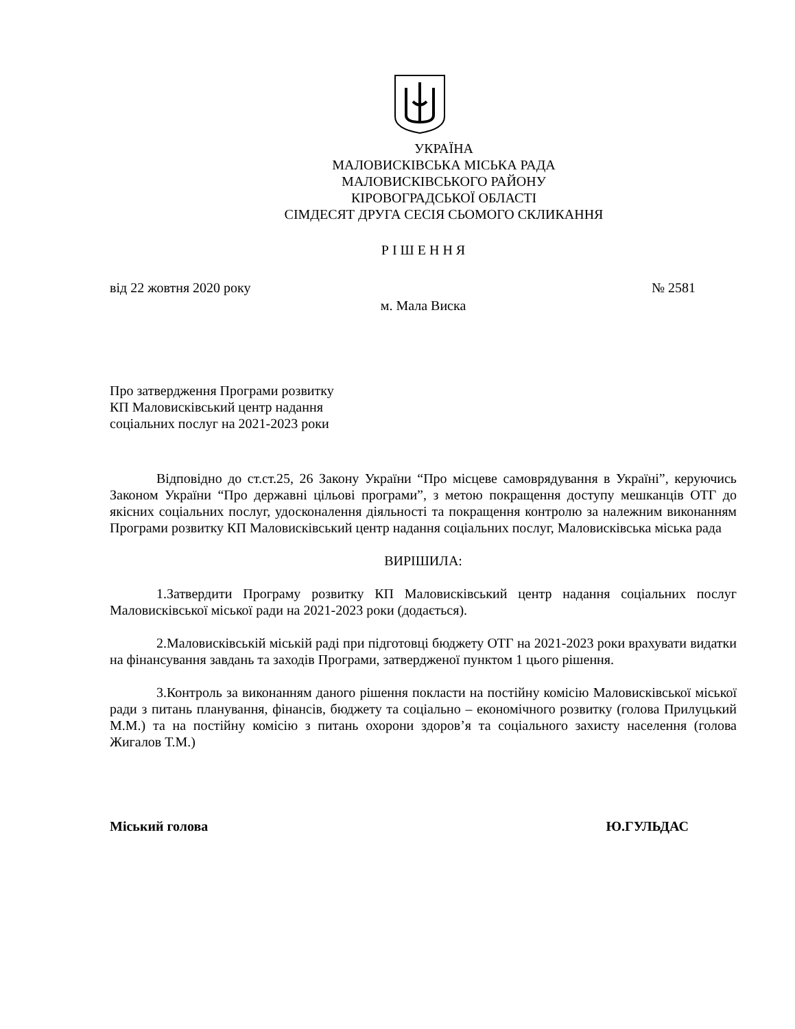УКРАЇНА
МАЛОВИСКІВСЬКА МІСЬКА РАДА
МАЛОВИСКІВСЬКОГО РАЙОНУ
КІРОВОГРАДСЬКОЇ ОБЛАСТІ
СІМДЕСЯТ ДРУГА СЕСІЯ СЬОМОГО СКЛИКАННЯ
Р І Ш Е Н Н Я
від 22 жовтня 2020 року № 2581
м. Мала Виска
Про затвердження Програми розвитку
КП Маловисківський центр надання
соціальних послуг на 2021-2023 роки
Відповідно до ст.ст.25, 26 Закону України “Про місцеве самоврядування в Україні”, керуючись Законом України “Про державні цільові програми”, з метою покращення доступу мешканців ОТГ до якісних соціальних послуг, удосконалення діяльності та покращення контролю за належним виконанням Програми розвитку КП Маловисківський центр надання соціальних послуг, Маловисківська міська рада
ВИРІШИЛА:
1.Затвердити Програму розвитку КП Маловисківський центр надання соціальних послуг Маловисківської міської ради на 2021-2023 роки (додається).
2.Маловисківській міській раді при підготовці бюджету ОТГ на 2021-2023 роки врахувати видатки на фінансування завдань та заходів Програми, затвердженої пунктом 1 цього рішення.
3.Контроль за виконанням даного рішення покласти на постійну комісію Маловисківської міської ради з питань планування, фінансів, бюджету та соціально – економічного розвитку (голова Прилуцький М.М.) та на постійну комісію з питань охорони здоров’я та соціального захисту населення (голова Жигалов Т.М.)
Міський голова Ю.ГУЛЬДАС